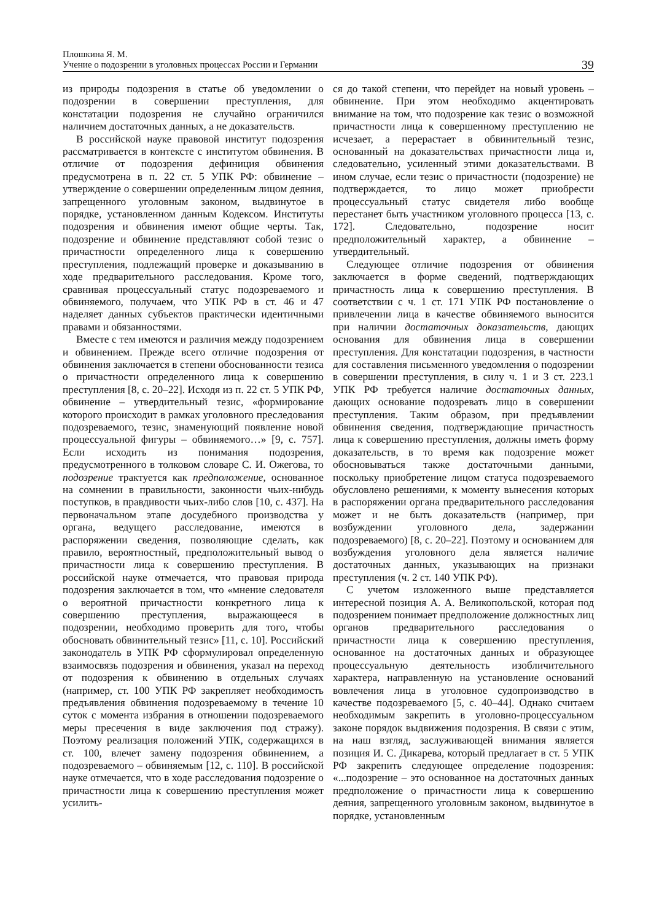Плошкина Я. М.
Учение о подозрении в уголовных процессах России и Германии
39
из природы подозрения в статье об уведомлении о подозрении в совершении преступления, для констатации подозрения не случайно ограничился наличием достаточных данных, а не доказательств.
В российской науке правовой институт подозрения рассматривается в контексте с институтом обвинения. В отличие от подозрения дефиниция обвинения предусмотрена в п. 22 ст. 5 УПК РФ: обвинение – утверждение о совершении определенным лицом деяния, запрещенного уголовным законом, выдвинутое в порядке, установленном данным Кодексом. Институты подозрения и обвинения имеют общие черты. Так, подозрение и обвинение представляют собой тезис о причастности определенного лица к совершению преступления, подлежащий проверке и доказыванию в ходе предварительного расследования. Кроме того, сравнивая процессуальный статус подозреваемого и обвиняемого, получаем, что УПК РФ в ст. 46 и 47 наделяет данных субъектов практически идентичными правами и обязанностями.
Вместе с тем имеются и различия между подозрением и обвинением. Прежде всего отличие подозрения от обвинения заключается в степени обоснованности тезиса о причастности определенного лица к совершению преступления [8, с. 20–22]. Исходя из п. 22 ст. 5 УПК РФ, обвинение – утвердительный тезис, «формирование которого происходит в рамках уголовного преследования подозреваемого, тезис, знаменующий появление новой процессуальной фигуры – обвиняемого…» [9, с. 757]. Если исходить из понимания подозрения, предусмотренного в толковом словаре С. И. Ожегова, то подозрение трактуется как предположение, основанное на сомнении в правильности, законности чьих-нибудь поступков, в правдивости чьих-либо слов [10, с. 437]. На первоначальном этапе досудебного производства у органа, ведущего расследование, имеются в распоряжении сведения, позволяющие сделать, как правило, вероятностный, предположительный вывод о причастности лица к совершению преступления. В российской науке отмечается, что правовая природа подозрения заключается в том, что «мнение следователя о вероятной причастности конкретного лица к совершению преступления, выражающееся в подозрении, необходимо проверить для того, чтобы обосновать обвинительный тезис» [11, с. 10]. Российский законодатель в УПК РФ сформулировал определенную взаимосвязь подозрения и обвинения, указал на переход от подозрения к обвинению в отдельных случаях (например, ст. 100 УПК РФ закрепляет необходимость предъявления обвинения подозреваемому в течение 10 суток с момента избрания в отношении подозреваемого меры пресечения в виде заключения под стражу). Поэтому реализация положений УПК, содержащихся в ст. 100, влечет замену подозрения обвинением, а подозреваемого – обвиняемым [12, с. 110]. В российской науке отмечается, что в ходе расследования подозрение о причастности лица к совершению преступления может усилить-
ся до такой степени, что перейдет на новый уровень – обвинение. При этом необходимо акцентировать внимание на том, что подозрение как тезис о возможной причастности лица к совершенному преступлению не исчезает, а перерастает в обвинительный тезис, основанный на доказательствах причастности лица и, следовательно, усиленный этими доказательствами. В ином случае, если тезис о причастности (подозрение) не подтверждается, то лицо может приобрести процессуальный статус свидетеля либо вообще перестанет быть участником уголовного процесса [13, с. 172]. Следовательно, подозрение носит предположительный характер, а обвинение – утвердительный.
Следующее отличие подозрения от обвинения заключается в форме сведений, подтверждающих причастность лица к совершению преступления. В соответствии с ч. 1 ст. 171 УПК РФ постановление о привлечении лица в качестве обвиняемого выносится при наличии достаточных доказательств, дающих основания для обвинения лица в совершении преступления. Для констатации подозрения, в частности для составления письменного уведомления о подозрении в совершении преступления, в силу ч. 1 и 3 ст. 223.1 УПК РФ требуется наличие достаточных данных, дающих основание подозревать лицо в совершении преступления. Таким образом, при предъявлении обвинения сведения, подтверждающие причастность лица к совершению преступления, должны иметь форму доказательств, в то время как подозрение может обосновываться также достаточными данными, поскольку приобретение лицом статуса подозреваемого обусловлено решениями, к моменту вынесения которых в распоряжении органа предварительного расследования может и не быть доказательств (например, при возбуждении уголовного дела, задержании подозреваемого) [8, с. 20–22]. Поэтому и основанием для возбуждения уголовного дела является наличие достаточных данных, указывающих на признаки преступления (ч. 2 ст. 140 УПК РФ).
С учетом изложенного выше представляется интересной позиция А. А. Великопольской, которая под подозрением понимает предположение должностных лиц органов предварительного расследования о причастности лица к совершению преступления, основанное на достаточных данных и образующее процессуальную деятельность изобличительного характера, направленную на установление оснований вовлечения лица в уголовное судопроизводство в качестве подозреваемого [5, с. 40–44]. Однако считаем необходимым закрепить в уголовно-процессуальном законе порядок выдвижения подозрения. В связи с этим, на наш взгляд, заслуживающей внимания является позиция И. С. Дикарева, который предлагает в ст. 5 УПК РФ закрепить следующее определение подозрения: «...подозрение – это основанное на достаточных данных предположение о причастности лица к совершению деяния, запрещенного уголовным законом, выдвинутое в порядке, установленным